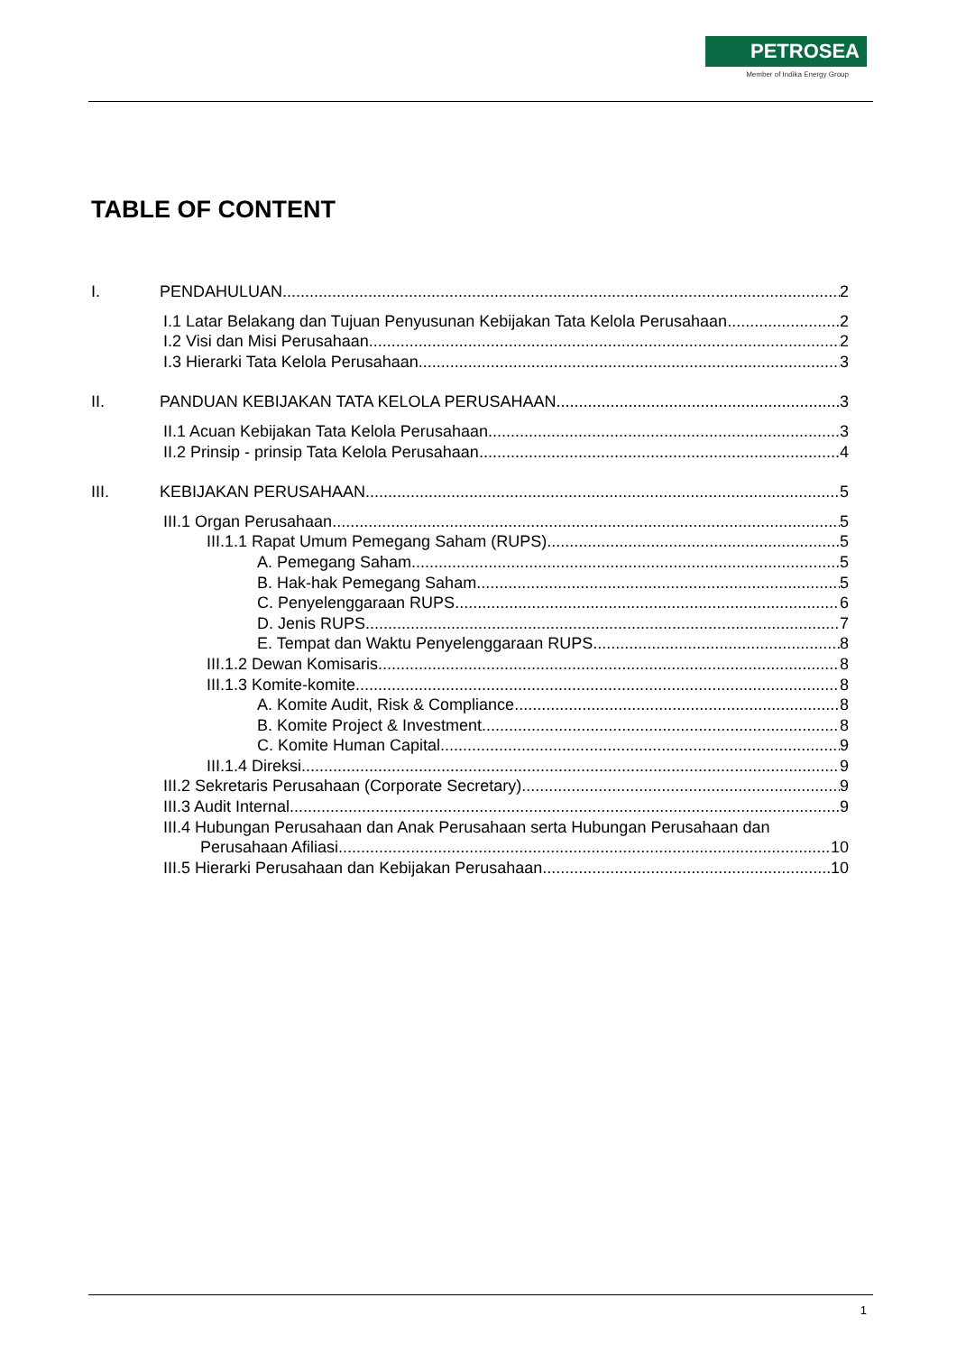PETROSEA
Member of Indika Energy Group
TABLE OF CONTENT
I. PENDAHULUAN 2
I.1 Latar Belakang dan Tujuan Penyusunan Kebijakan Tata Kelola Perusahaan 2
I.2 Visi dan Misi Perusahaan 2
I.3 Hierarki Tata Kelola Perusahaan 3
II. PANDUAN KEBIJAKAN TATA KELOLA PERUSAHAAN 3
II.1 Acuan Kebijakan Tata Kelola Perusahaan 3
II.2 Prinsip - prinsip Tata Kelola Perusahaan 4
III. KEBIJAKAN PERUSAHAAN 5
III.1 Organ Perusahaan 5
III.1.1 Rapat Umum Pemegang Saham (RUPS) 5
A. Pemegang Saham 5
B. Hak-hak Pemegang Saham 5
C. Penyelenggaraan RUPS 6
D. Jenis RUPS 7
E. Tempat dan Waktu Penyelenggaraan RUPS 8
III.1.2 Dewan Komisaris 8
III.1.3 Komite-komite 8
A. Komite Audit, Risk & Compliance 8
B. Komite Project & Investment 8
C. Komite Human Capital 9
III.1.4 Direksi 9
III.2 Sekretaris Perusahaan (Corporate Secretary) 9
III.3 Audit Internal 9
III.4 Hubungan Perusahaan dan Anak Perusahaan serta Hubungan Perusahaan dan
Perusahaan Afiliasi 10
III.5 Hierarki Perusahaan dan Kebijakan Perusahaan 10
1